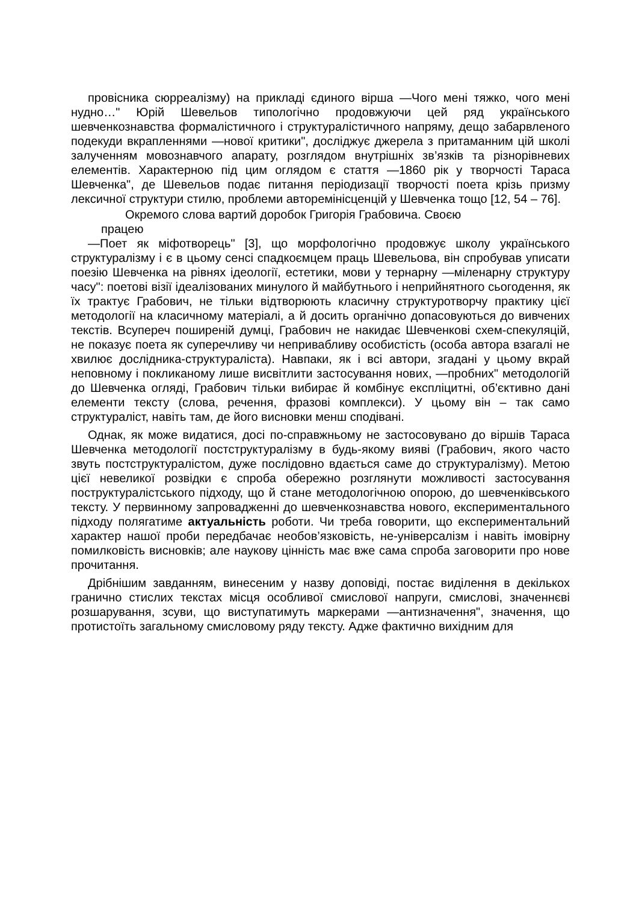провісника сюрреалізму) на прикладі єдиного вірша —Чого мені тяжко, чого мені нудно…" Юрій Шевельов типологічно продовжуючи цей ряд українського шевченкознавства формалістичного і структуралістичного напряму, дещо забарвленого подекуди вкрапленнями —нової критики", досліджує джерела з притаманним цій школі залученням мовознавчого апарату, розглядом внутрішніх зв’язків та різнорівневих елементів. Характерною під цим оглядом є стаття —1860 рік у творчості Тараса Шевченка", де Шевельов подає питання періодизації творчості поета крізь призму лексичної структури стилю, проблеми авторемінісценцій у Шевченка тощо [12, 54 – 76].
Окремого слова вартий доробок Григорія Грабовича. Своєю
працею
—Поет як міфотворець" [3], що морфологічно продовжує школу українського структуралізму і є в цьому сенсі спадкоємцем праць Шевельова, він спробував уписати поезію Шевченка на рівнях ідеології, естетики, мови у тернарну —міленарну структуру часу": поетові візії ідеалізованих минулого й майбутнього і неприйнятного сьогодення, як їх трактує Грабович, не тільки відтворюють класичну структуротворчу практику цієї методології на класичному матеріалі, а й досить органічно допасовуються до вивчених текстів. Всупереч поширеній думці, Грабович не накидає Шевченкові схем-спекуляцій, не показує поета як суперечливу чи непривабливу особистість (особа автора взагалі не хвилює дослідника-структураліста). Навпаки, як і всі автори, згадані у цьому вкрай неповному і покликаному лише висвітлити застосування нових, —пробних" методологій до Шевченка огляді, Грабович тільки вибирає й комбінує експліцитні, об’єктивно дані елементи тексту (слова, речення, фразові комплекси). У цьому він – так само структураліст, навіть там, де його висновки менш сподівані.
Однак, як може видатися, досі по-справжньому не застосовувано до віршів Тараса Шевченка методології постструктуралізму в будь-якому вияві (Грабович, якого часто звуть постструктуралістом, дуже послідовно вдається саме до структуралізму). Метою цієї невеликої розвідки є спроба обережно розглянути можливості застосування поструктуралістського підходу, що й стане методологічною опорою, до шевченківського тексту. У первинному запровадженні до шевченкознавства нового, експериментального підходу полягатиме актуальність роботи. Чи треба говорити, що експериментальний характер нашої проби передбачає необов’язковість, не-універсалізм і навіть імовірну помилковість висновків; але наукову цінність має вже сама спроба заговорити про нове прочитання.
Дрібнішим завданням, винесеним у назву доповіді, постає виділення в декількох гранично стислих текстах місця особливої смислової напруги, смислові, значеннєві розшарування, зсуви, що виступатимуть маркерами —антизначення", значення, що протистоїть загальному смисловому ряду тексту. Адже фактично вихідним для